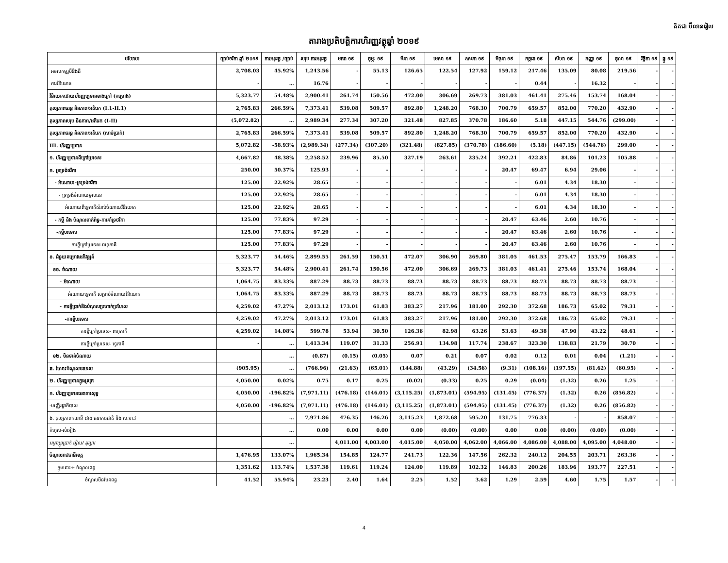គិតជា ប៊ីលានរៀល
តារាងប្រតិបត្តិការហិរញ្ញវត្ថុឆ្នាំ ២០១៩
| បរិយាយ | ច្បាប់ថវិកា ឆ្នាំ ២០១៩ | ការអនុវត្ត /ច្បាប់ | សរុប ការអនុវត្ត | មករា ១៩ | កុម្ភៈ ១៩ | មីនា ១៩ | មេសា ១៩ | ឧសភា ១៩ | មិថុនា ១៩ | កក្កដា ១៩ | សីហា ១៩ | កញ្ញា ១៩ | តុលា ១៩ | វិច្ឆិកា ១៩ | ធ្នូ ១៩ |
| --- | --- | --- | --- | --- | --- | --- | --- | --- | --- | --- | --- | --- | --- | --- | --- |
| អចលកម្មរូបីនិងដី | 2,708.03 | 45.92% | 1,243.56 | - | 55.13 | 126.65 | 122.54 | 127.92 | 159.12 | 217.46 | 135.09 | 80.08 | 219.56 | - | - |
| ការវិនិយោគ | - | … | 16.76 | - | - | - | - | - | - | 0.44 | - | 16.32 | - | - | - |
| វិនិយោគដោយហិរញ្ញប្បទានខាងក្រៅ (គម្រោង) | 5,323.77 | 54.48% | 2,900.41 | 261.74 | 150.56 | 472.00 | 306.69 | 269.73 | 381.03 | 461.41 | 275.46 | 153.74 | 168.04 | - | - |
| តុល្យភាពចរន្ត និនភាព/អតិរេក (I.1-II.1) | 2,765.83 | 266.59% | 7,373.41 | 539.08 | 509.57 | 892.80 | 1,248.20 | 768.30 | 700.79 | 659.57 | 852.00 | 770.20 | 432.90 | - | - |
| តុល្យភាពសរុប និនភាព/អតិរេក (I-II) | (5,072.82) | … | 2,989.34 | 277.34 | 307.20 | 321.48 | 827.85 | 370.78 | 186.60 | 5.18 | 447.15 | 544.76 | (299.00) | - | - |
| តុល្យភាពចរន្ត និនភាព/អតិរេក (សាច់ប្រាក់) | 2,765.83 | 266.59% | 7,373.41 | 539.08 | 509.57 | 892.80 | 1,248.20 | 768.30 | 700.79 | 659.57 | 852.00 | 770.20 | 432.90 | - | - |
| III. ហិរញ្ញប្បទាន | 5,072.82 | -58.93% | (2,989.34) | (277.34) | (307.20) | (321.48) | (827.85) | (370.78) | (186.60) | (5.18) | (447.15) | (544.76) | 299.00 | - | - |
| ១. ហិរញ្ញប្បទានពីក្រៅប្រទេស | 4,667.82 | 48.38% | 2,258.52 | 239.96 | 85.50 | 327.19 | 263.61 | 235.24 | 392.21 | 422.83 | 84.86 | 101.23 | 105.88 | - | - |
| ក. ទ្រទ្រង់ថវិកា | 250.00 | 50.37% | 125.93 | - | - | - | - | - | 20.47 | 69.47 | 6.94 | 29.06 | - | - | - |
| - អំណោយ-ទ្រទ្រង់ថវិកា | 125.00 | 22.92% | 28.65 | - | - | - | - | - | - | 6.01 | 4.34 | 18.30 | - | - | - |
| - ទ្រទ្រង់ចំណាយមូលធន | 125.00 | 22.92% | 28.65 | - | - | - | - | - | - | 6.01 | 4.34 | 18.30 | - | - | - |
| អំណោយពីទ្វេភាគីសំរាប់ចំណាយវិនិយោគ | 125.00 | 22.92% | 28.65 | - | - | - | - | - | - | 6.01 | 4.34 | 18.30 | - | - | - |
| - កម្ចី និង បំណុលពាក់ព័ន្ធ-ការគាំទ្រថវិកា | 125.00 | 77.83% | 97.29 | - | - | - | - | - | 20.47 | 63.46 | 2.60 | 10.76 | - | - | - |
| -កម្ចីបរទេស | 125.00 | 77.83% | 97.29 | - | - | - | - | - | 20.47 | 63.46 | 2.60 | 10.76 | - | - | - |
| ការខ្ចីក្រៅប្រទេស-ពហុភាគី | 125.00 | 77.83% | 97.29 | - | - | - | - | - | 20.47 | 63.46 | 2.60 | 10.76 | - | - | - |
| ខ. ជំនួយគម្រោងអភិវឌ្ឍន៍ | 5,323.77 | 54.46% | 2,899.55 | 261.59 | 150.51 | 472.07 | 306.90 | 269.80 | 381.05 | 461.53 | 275.47 | 153.79 | 166.83 | - | - |
| ខ១. ចំណាយ | 5,323.77 | 54.48% | 2,900.41 | 261.74 | 150.56 | 472.00 | 306.69 | 269.73 | 381.03 | 461.41 | 275.46 | 153.74 | 168.04 | - | - |
| - អំណោយ | 1,064.75 | 83.33% | 887.29 | 88.73 | 88.73 | 88.73 | 88.73 | 88.73 | 88.73 | 88.73 | 88.73 | 88.73 | 88.73 | - | - |
| អំណោយទ្វេភាគី សម្រាប់ចំណាយវិនិយោគ | 1,064.75 | 83.33% | 887.29 | 88.73 | 88.73 | 88.73 | 88.73 | 88.73 | 88.73 | 88.73 | 88.73 | 88.73 | 88.73 | - | - |
| - ការខ្ចីប្រាក់និងបំណុលប្រហាក់ប្រហែល | 4,259.02 | 47.27% | 2,013.12 | 173.01 | 61.83 | 383.27 | 217.96 | 181.00 | 292.30 | 372.68 | 186.73 | 65.02 | 79.31 | - | - |
| -ការខ្ចីបរទេស | 4,259.02 | 47.27% | 2,013.12 | 173.01 | 61.83 | 383.27 | 217.96 | 181.00 | 292.30 | 372.68 | 186.73 | 65.02 | 79.31 | - | - |
| ការខ្ចីក្រៅប្រទេស- ពហុភាគី | 4,259.02 | 14.08% | 599.78 | 53.94 | 30.50 | 126.36 | 82.98 | 63.26 | 53.63 | 49.38 | 47.90 | 43.22 | 48.61 | - | - |
| ការខ្ចីក្រៅប្រទេស- ទ្វេភាគី | - | … | 1,413.34 | 119.07 | 31.33 | 256.91 | 134.98 | 117.74 | 238.67 | 323.30 | 138.83 | 21.79 | 30.70 | - | - |
| ខ២. មិនទាន់ចំណាយ | | … | (0.87) | (0.15) | (0.05) | 0.07 | 0.21 | 0.07 | 0.02 | 0.12 | 0.01 | 0.04 | (1.21) | - | - |
| គ. រំលោះបំណុលបរទេស | (905.95) | … | (766.96) | (21.63) | (65.01) | (144.88) | (43.29) | (34.56) | (9.31) | (108.16) | (197.55) | (81.62) | (60.95) | - | - |
| ២. ហិរញ្ញប្បទានក្នុងស្រុក | 4,050.00 | 0.02% | 0.75 | 0.17 | 0.25 | (0.02) | (0.33) | 0.25 | 0.29 | (0.04) | (1.32) | 0.26 | 1.25 | - | - |
| ក. ហិរញ្ញប្បទានធនាគារសុទ្ធ | 4,050.00 | -196.82% | (7,971.11) | (476.18) | (146.01) | (3,115.25) | (1,873.01) | (594.95) | (131.45) | (776.37) | (1.32) | 0.26 | (856.82) | - | - |
| -បញ្ញើរដ្ឋាភិបាល | 4,050.00 | -196.82% | (7,971.11) | (476.18) | (146.01) | (3,115.25) | (1,873.01) | (594.95) | (131.45) | (776.37) | (1.32) | 0.26 | (856.82) | - | - |
| ង. តុល្យភាពគណនី រវាង ធនាគារជាតិ និង ស.ហ.វ | | … | 7,971.86 | 476.35 | 146.26 | 3,115.23 | 1,872.68 | 595.20 | 131.75 | 776.33 | - | - | 858.07 | - | - |
| កំហុស-លំអៀង | | … | 0.00 | 0.00 | 0.00 | 0.00 | (0.00) | (0.00) | 0.00 | 0.00 | (0.00) | (0.00) | (0.00) | - | - |
| អត្រាប្តូរប្រាក់ រៀល/ ដុល្លារ | | … | | 4,011.00 | 4,003.00 | 4,015.00 | 4,050.00 | 4,062.00 | 4,066.00 | 4,086.00 | 4,088.00 | 4,095.00 | 4,048.00 | - | - |
| ចំណូលរាជធានីខេត្ត | 1,476.95 | 133.07% | 1,965.34 | 154.85 | 124.77 | 241.73 | 122.36 | 147.56 | 262.32 | 240.12 | 204.55 | 203.71 | 263.36 | - | - |
| ក្នុងនោះ÷ ចំណូលពន្ធ | 1,351.62 | 113.74% | 1,537.38 | 119.61 | 119.24 | 124.00 | 119.89 | 102.32 | 146.83 | 200.26 | 183.96 | 193.77 | 227.51 | - | - |
| ចំណូលមិនមែនពន្ធ | 41.52 | 55.94% | 23.23 | 2.40 | 1.64 | 2.25 | 1.52 | 3.62 | 1.29 | 2.59 | 4.60 | 1.75 | 1.57 | - | - |
4